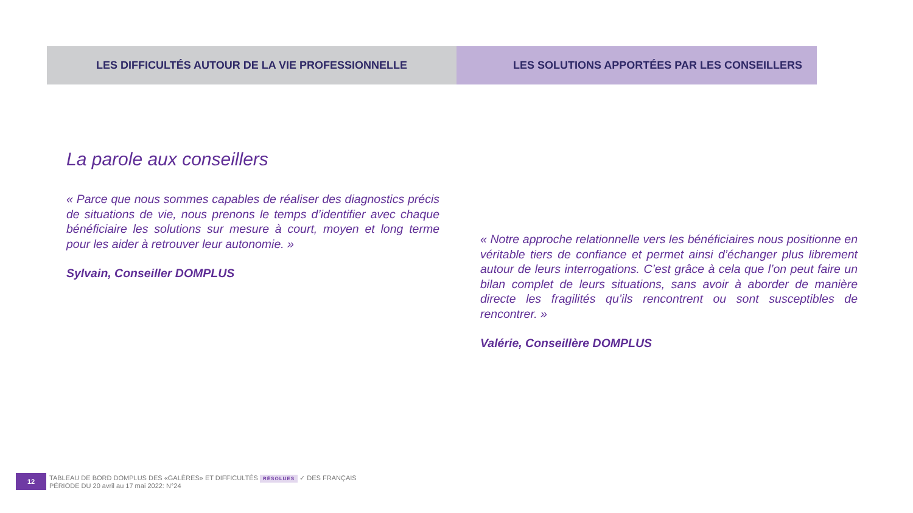LES DIFFICULTÉS AUTOUR DE LA VIE PROFESSIONNELLE LES SOLUTIONS APPORTÉES PAR LES CONSEILLERS
La parole aux conseillers
« Parce que nous sommes capables de réaliser des diagnostics précis de situations de vie, nous prenons le temps d’identifier avec chaque bénéficiaire les solutions sur mesure à court, moyen et long terme pour les aider à retrouver leur autonomie. »
Sylvain, Conseiller DOMPLUS
« Notre approche relationnelle vers les bénéficiaires nous positionne en véritable tiers de confiance et permet ainsi d’échanger plus librement autour de leurs interrogations. C’est grâce à cela que l’on peut faire un bilan complet de leurs situations, sans avoir à aborder de manière directe les fragilités qu’ils rencontrent ou sont susceptibles de rencontrer. »
Valérie, Conseillère DOMPLUS
12
TABLEAU DE BORD DOMPLUS DES «GALÈRES» ET DIFFICULTÉS RÉSOLUES ✓ DES FRANÇAIS
PÉRIODE DU 20 avril au 17 mai 2022: N°24